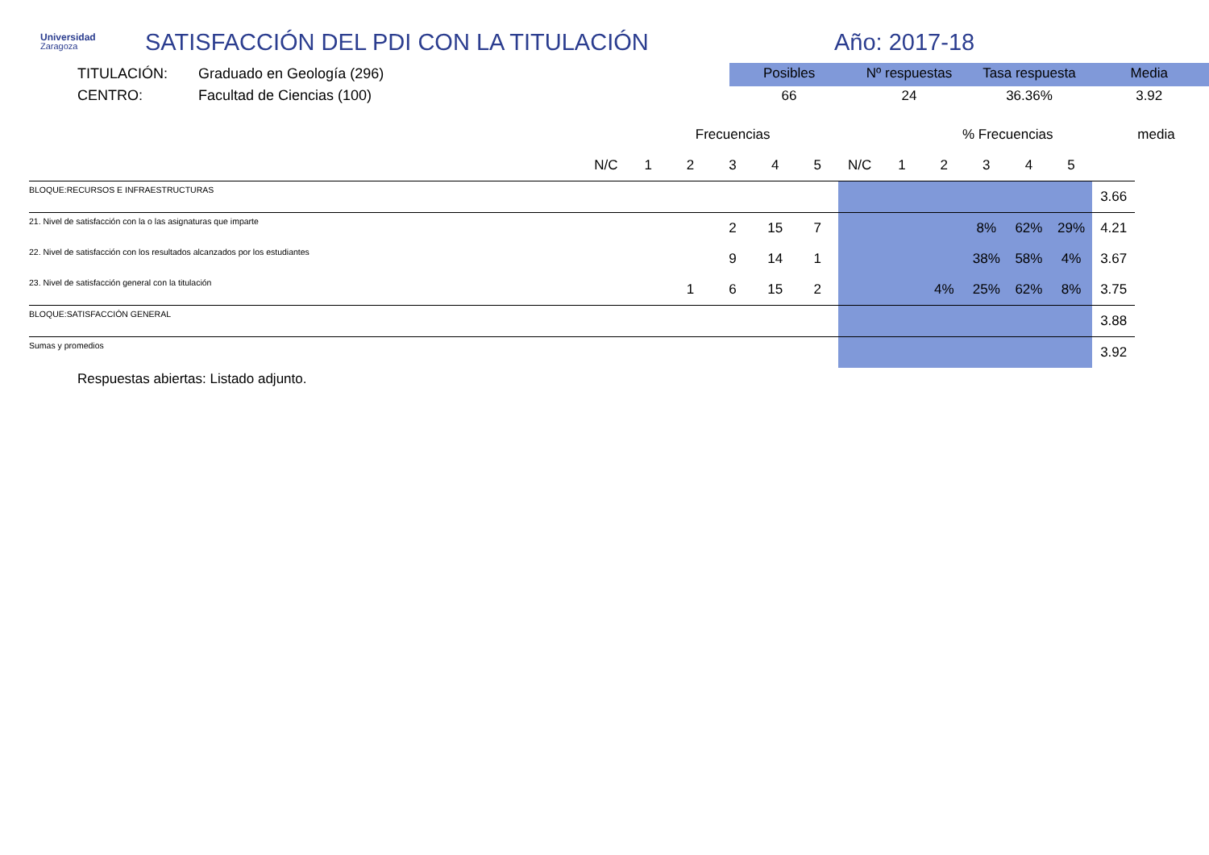Universidad
Zaragoza
SATISFACCIÓN DEL PDI CON LA TITULACIÓN Año: 2017-18
TITULACIÓN: Graduado en Geología (296)
CENTRO: Facultad de Ciencias (100)
| Posibles | Nº respuestas | Tasa respuesta | Media |
| --- | --- | --- | --- |
| 66 | 24 | 36.36% | 3.92 |
| | | | Frecuencias | | | | | | % Frecuencias | | | | | media |
| | N/C | 1 | 2 | 3 | 4 | 5 | N/C | 1 | 2 | 3 | 4 | 5 | | |
| BLOQUE:RECURSOS E INFRAESTRUCTURAS | | | | | | | | | | | | | 3.66 | |
| 21. Nivel de satisfacción con la o las asignaturas que imparte | | | | 2 | 15 | 7 | | | | 8% | 62% | 29% | 4.21 | |
| 22. Nivel de satisfacción con los resultados alcanzados por los estudiantes | | | | 9 | 14 | 1 | | | | 38% | 58% | 4% | 3.67 | |
| 23. Nivel de satisfacción general con la titulación | | | 1 | 6 | 15 | 2 | | | 4% | 25% | 62% | 8% | 3.75 | |
| BLOQUE:SATISFACCIÓN GENERAL | | | | | | | | | | | | | 3.88 | |
| Sumas y promedios | | | | | | | | | | | | | 3.92 | |
Respuestas abiertas: Listado adjunto.